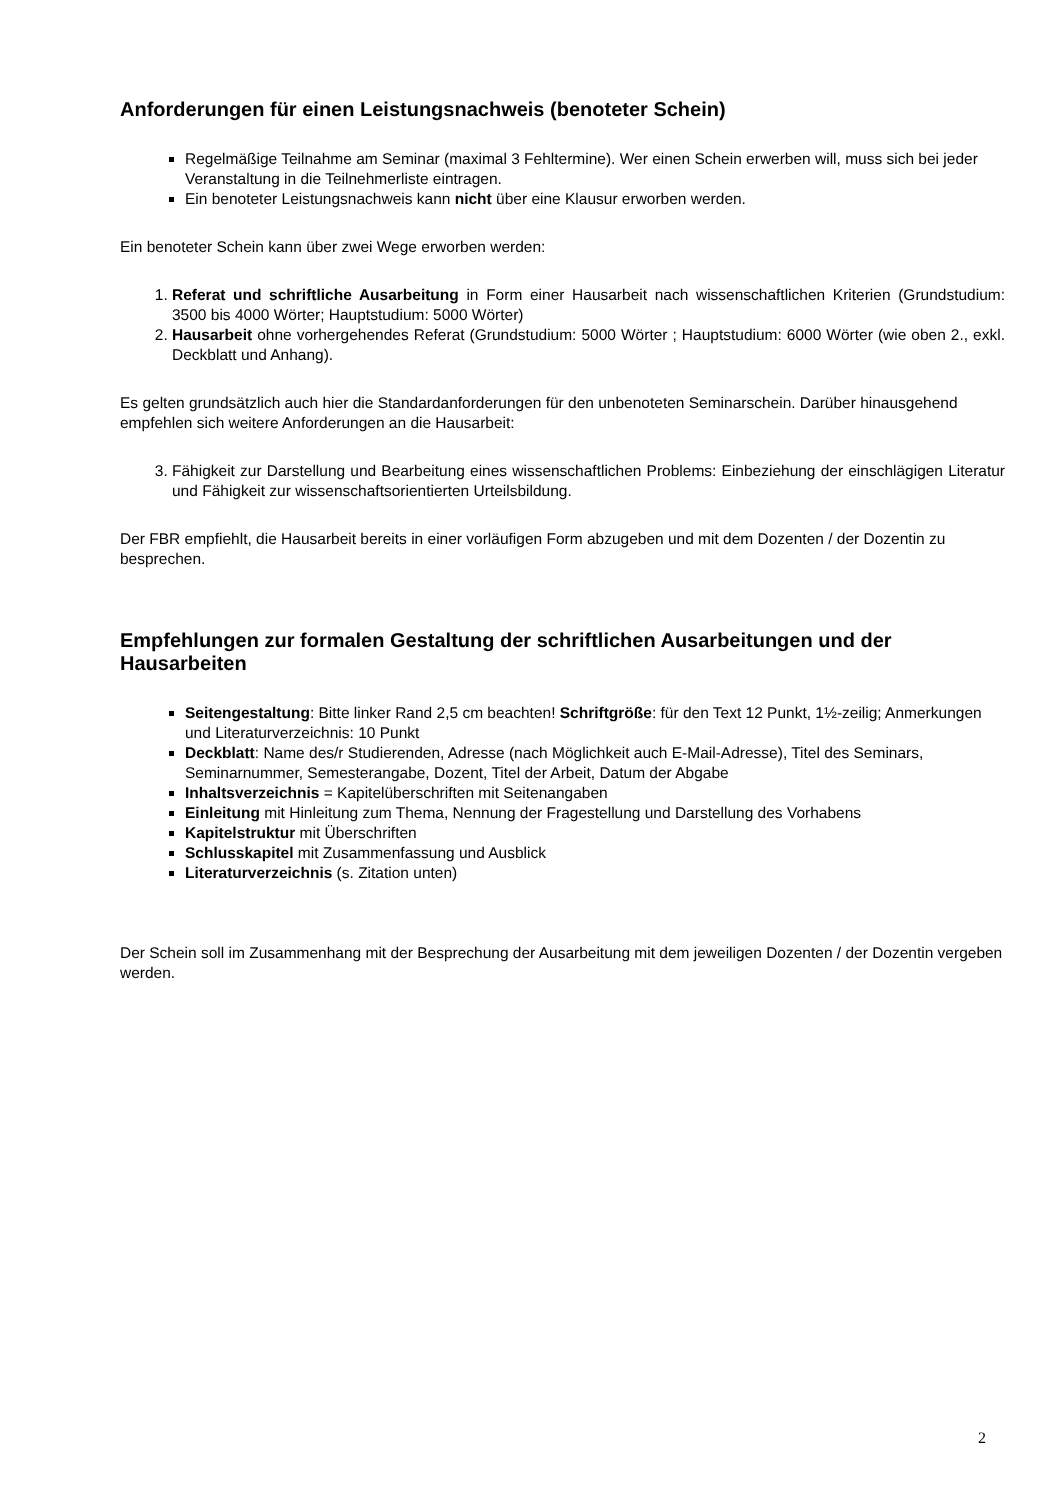Anforderungen für einen Leistungsnachweis (benoteter Schein)
Regelmäßige Teilnahme am Seminar (maximal 3 Fehltermine). Wer einen Schein erwerben will, muss sich bei jeder Veranstaltung in die Teilnehmerliste eintragen.
Ein benoteter Leistungsnachweis kann nicht über eine Klausur erworben werden.
Ein benoteter Schein kann über zwei Wege erworben werden:
1. Referat und schriftliche Ausarbeitung in Form einer Hausarbeit nach wissenschaftlichen Kriterien (Grundstudium: 3500 bis 4000 Wörter; Hauptstudium: 5000 Wörter)
2. Hausarbeit ohne vorhergehendes Referat (Grundstudium: 5000 Wörter ; Hauptstudium: 6000 Wörter (wie oben 2., exkl. Deckblatt und Anhang).
Es gelten grundsätzlich auch hier die Standardanforderungen für den unbenoteten Seminarschein. Darüber hinausgehend empfehlen sich weitere Anforderungen an die Hausarbeit:
3. Fähigkeit zur Darstellung und Bearbeitung eines wissenschaftlichen Problems: Einbeziehung der einschlägigen Literatur und Fähigkeit zur wissenschaftsorientierten Urteilsbildung.
Der FBR empfiehlt, die Hausarbeit bereits in einer vorläufigen Form abzugeben und mit dem Dozenten / der Dozentin zu besprechen.
Empfehlungen zur formalen Gestaltung der schriftlichen Ausarbeitungen und der Hausarbeiten
Seitengestaltung: Bitte linker Rand 2,5 cm beachten! Schriftgröße: für den Text 12 Punkt, 1½-zeilig; Anmerkungen und Literaturverzeichnis: 10 Punkt
Deckblatt: Name des/r Studierenden, Adresse (nach Möglichkeit auch E-Mail-Adresse), Titel des Seminars, Seminarnummer, Semesterangabe, Dozent, Titel der Arbeit, Datum der Abgabe
Inhaltsverzeichnis = Kapitelüberschriften mit Seitenangaben
Einleitung mit Hinleitung zum Thema, Nennung der Fragestellung und Darstellung des Vorhabens
Kapitelstruktur mit Überschriften
Schlusskapitel mit Zusammenfassung und Ausblick
Literaturverzeichnis (s. Zitation unten)
Der Schein soll im Zusammenhang mit der Besprechung der Ausarbeitung mit dem jeweiligen Dozenten / der Dozentin vergeben werden.
2